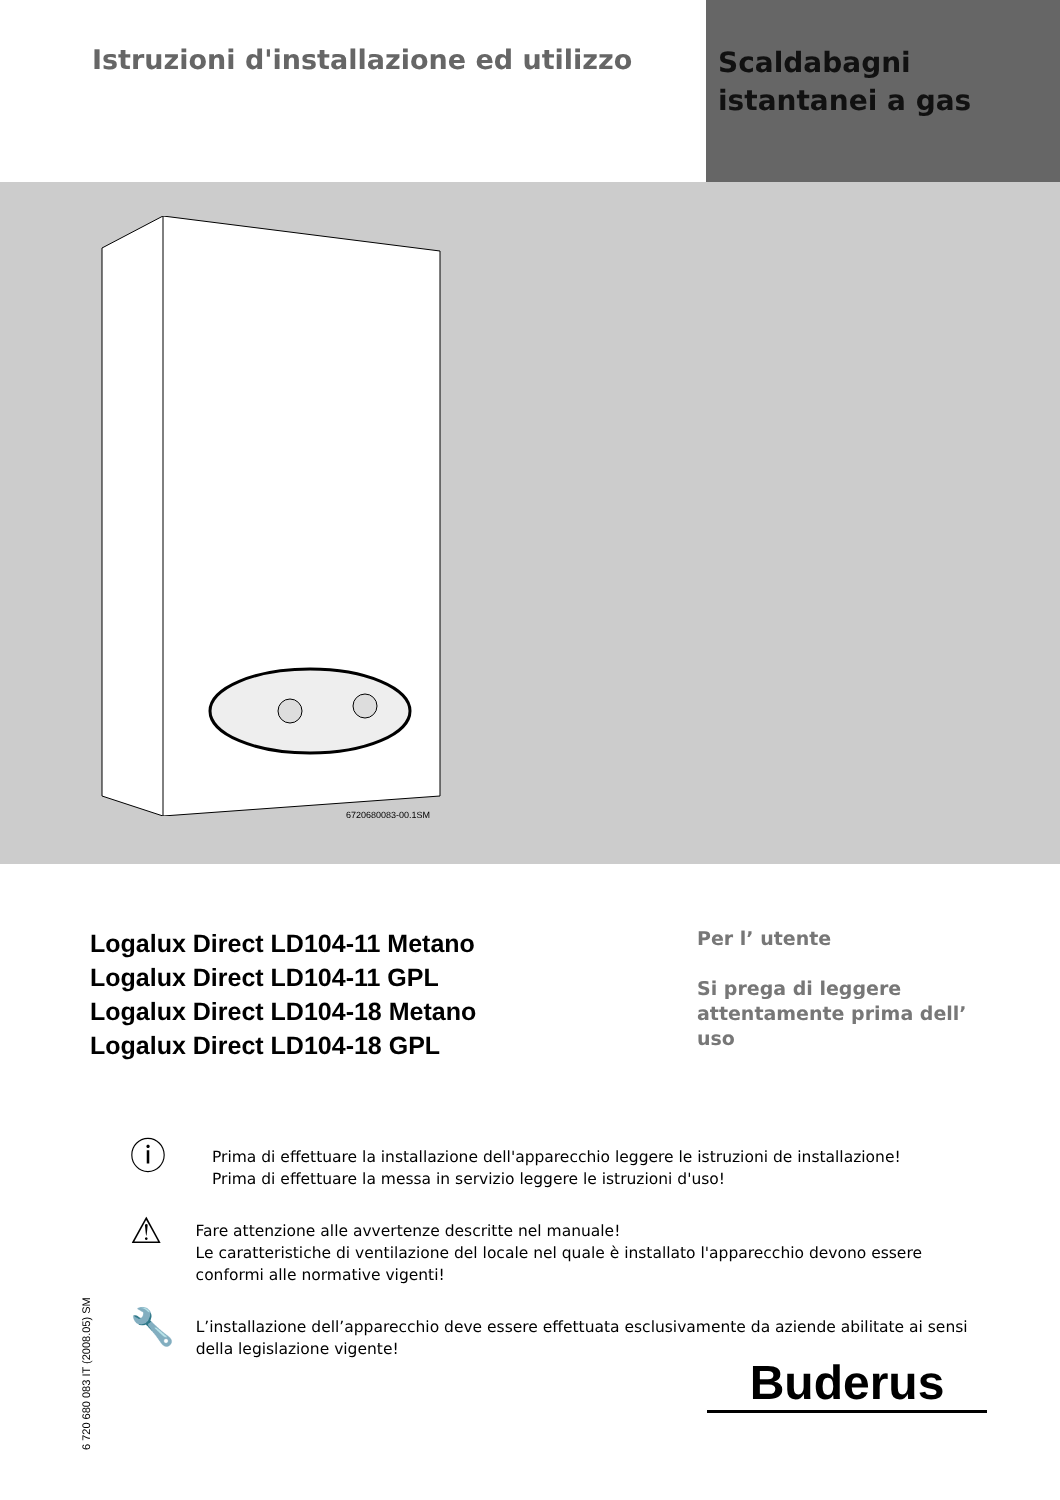Istruzioni d'installazione ed utilizzo
Scaldabagni
istantanei a gas
6720680083-00.1SM
Logalux Direct LD104-11 Metano
Logalux Direct LD104-11 GPL
Logalux Direct LD104-18 Metano
Logalux Direct LD104-18 GPL
Per l’ utente
Si prega di leggere
attentamente prima dell’
uso
ⓘ
Prima di effettuare la installazione dell'apparecchio leggere le istruzioni de installazione!
Prima di effettuare la messa in servizio leggere le istruzioni d'uso!
⚠
Fare attenzione alle avvertenze descritte nel manuale!
Le caratteristiche di ventilazione del locale nel quale è installato l'apparecchio devono essere conformi alle normative vigenti!
🔧
L’installazione dell’apparecchio deve essere effettuata esclusivamente da aziende abilitate ai sensi della legislazione vigente!
6 720 680 083 IT (2008.05) SM
Buderus